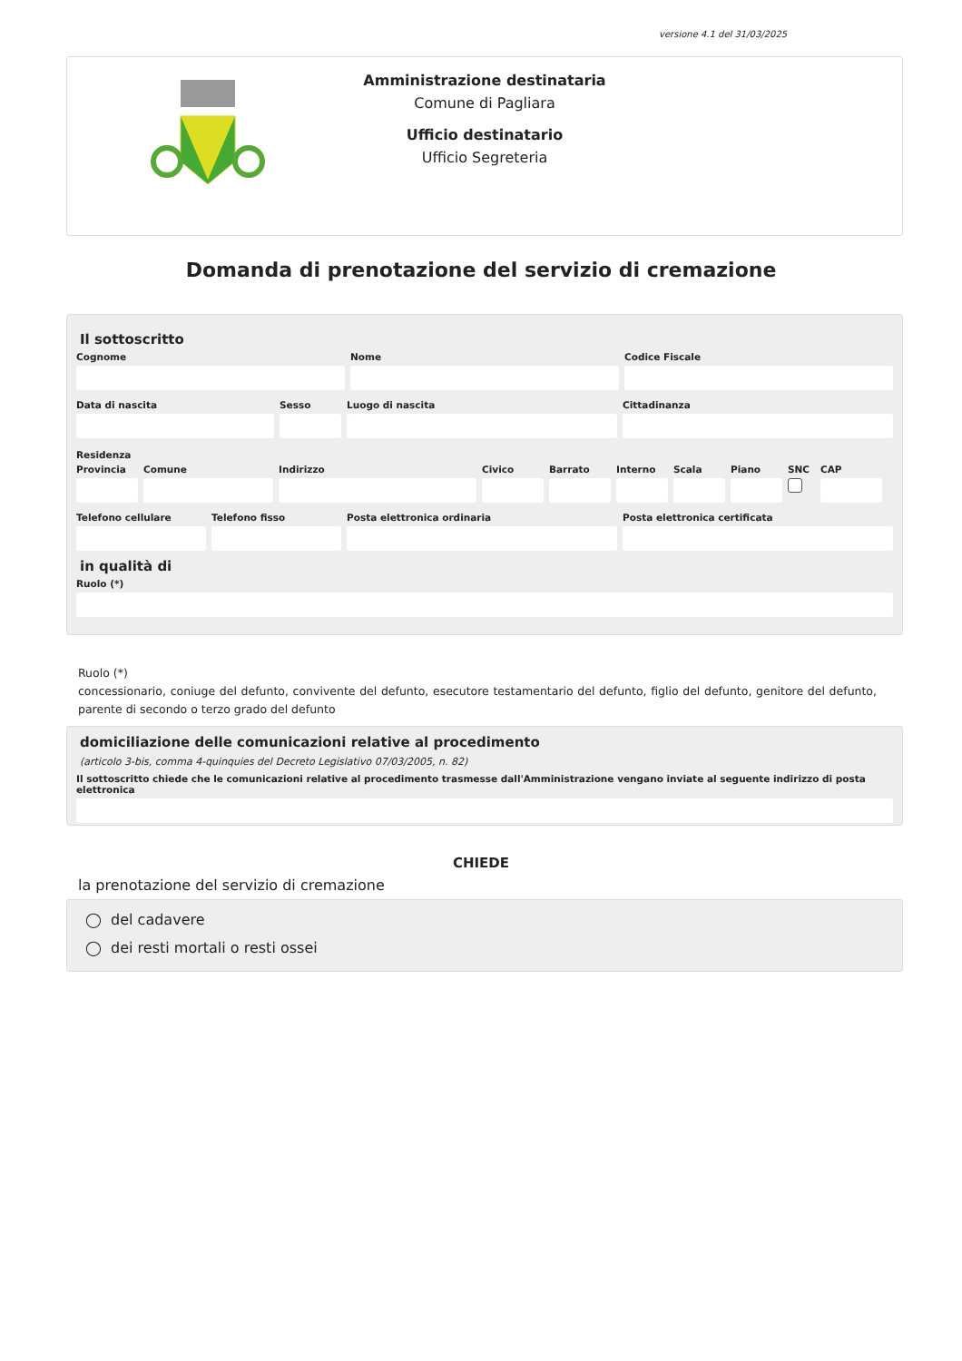versione 4.1 del 31/03/2025
Amministrazione destinataria
Comune di Pagliara
Ufficio destinatario
Ufficio Segreteria
Domanda di prenotazione del servizio di cremazione
Il sottoscritto
Cognome Nome Codice Fiscale
Data di nascita Sesso Luogo di nascita Cittadinanza
Residenza
Provincia
Comune Indirizzo Civico Barrato Interno
Scala Piano SNC CAP
Telefono cellulare
Telefono fisso Posta elettronica ordinaria Posta elettronica certificata
in qualità di
Ruolo (*)
Ruolo (*)
concessionario, coniuge del defunto, convivente del defunto, esecutore testamentario del defunto, figlio del defunto, genitore del defunto, parente di secondo o terzo grado del defunto
domiciliazione delle comunicazioni relative al procedimento
(articolo 3-bis, comma 4-quinquies del Decreto Legislativo 07/03/2005, n. 82)
Il sottoscritto chiede che le comunicazioni relative al procedimento trasmesse dall'Amministrazione vengano inviate al seguente indirizzo di posta elettronica
CHIEDE
la prenotazione del servizio di cremazione
◯ del cadavere
◯ dei resti mortali o resti ossei